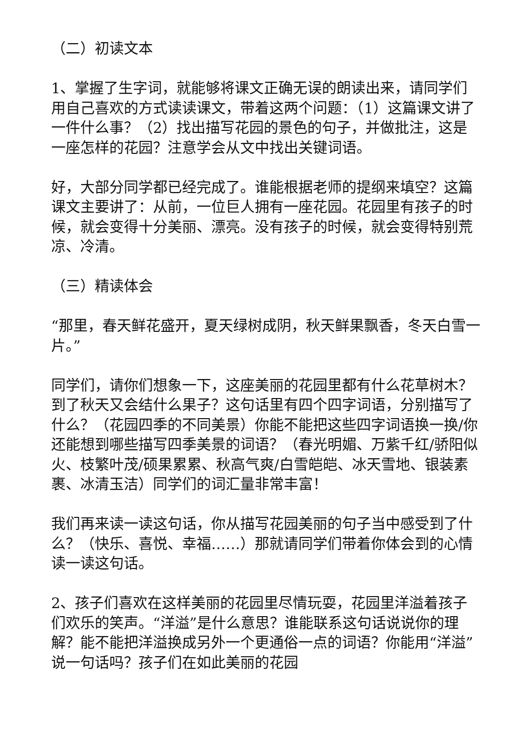（二）初读文本
1、掌握了生字词，就能够将课文正确无误的朗读出来，请同学们用自己喜欢的方式读读课文，带着这两个问题：（1）这篇课文讲了一件什么事？（2）找出描写花园的景色的句子，并做批注，这是一座怎样的花园？注意学会从文中找出关键词语。
好，大部分同学都已经完成了。谁能根据老师的提纲来填空？这篇课文主要讲了：从前，一位巨人拥有一座花园。花园里有孩子的时候，就会变得十分美丽、漂亮。没有孩子的时候，就会变得特别荒凉、冷清。
（三）精读体会
“那里，春天鲜花盛开，夏天绿树成阴，秋天鲜果飘香，冬天白雪一片。”
同学们，请你们想象一下，这座美丽的花园里都有什么花草树木？到了秋天又会结什么果子？这句话里有四个四字词语，分别描写了什么？（花园四季的不同美景）你能不能把这些四字词语换一换/你还能想到哪些描写四季美景的词语？（春光明媚、万紫千红/骄阳似火、枝繁叶茂/硕果累累、秋高气爽/白雪皑皑、冰天雪地、银装素裹、冰清玉洁）同学们的词汇量非常丰富！
我们再来读一读这句话，你从描写花园美丽的句子当中感受到了什么？（快乐、喜悦、幸福……）那就请同学们带着你体会到的心情读一读这句话。
2、孩子们喜欢在这样美丽的花园里尽情玩耍，花园里洋溢着孩子们欢乐的笑声。“洋溢”是什么意思？谁能联系这句话说说你的理解？能不能把洋溢换成另外一个更通俗一点的词语？你能用“洋溢”说一句话吗？孩子们在如此美丽的花园